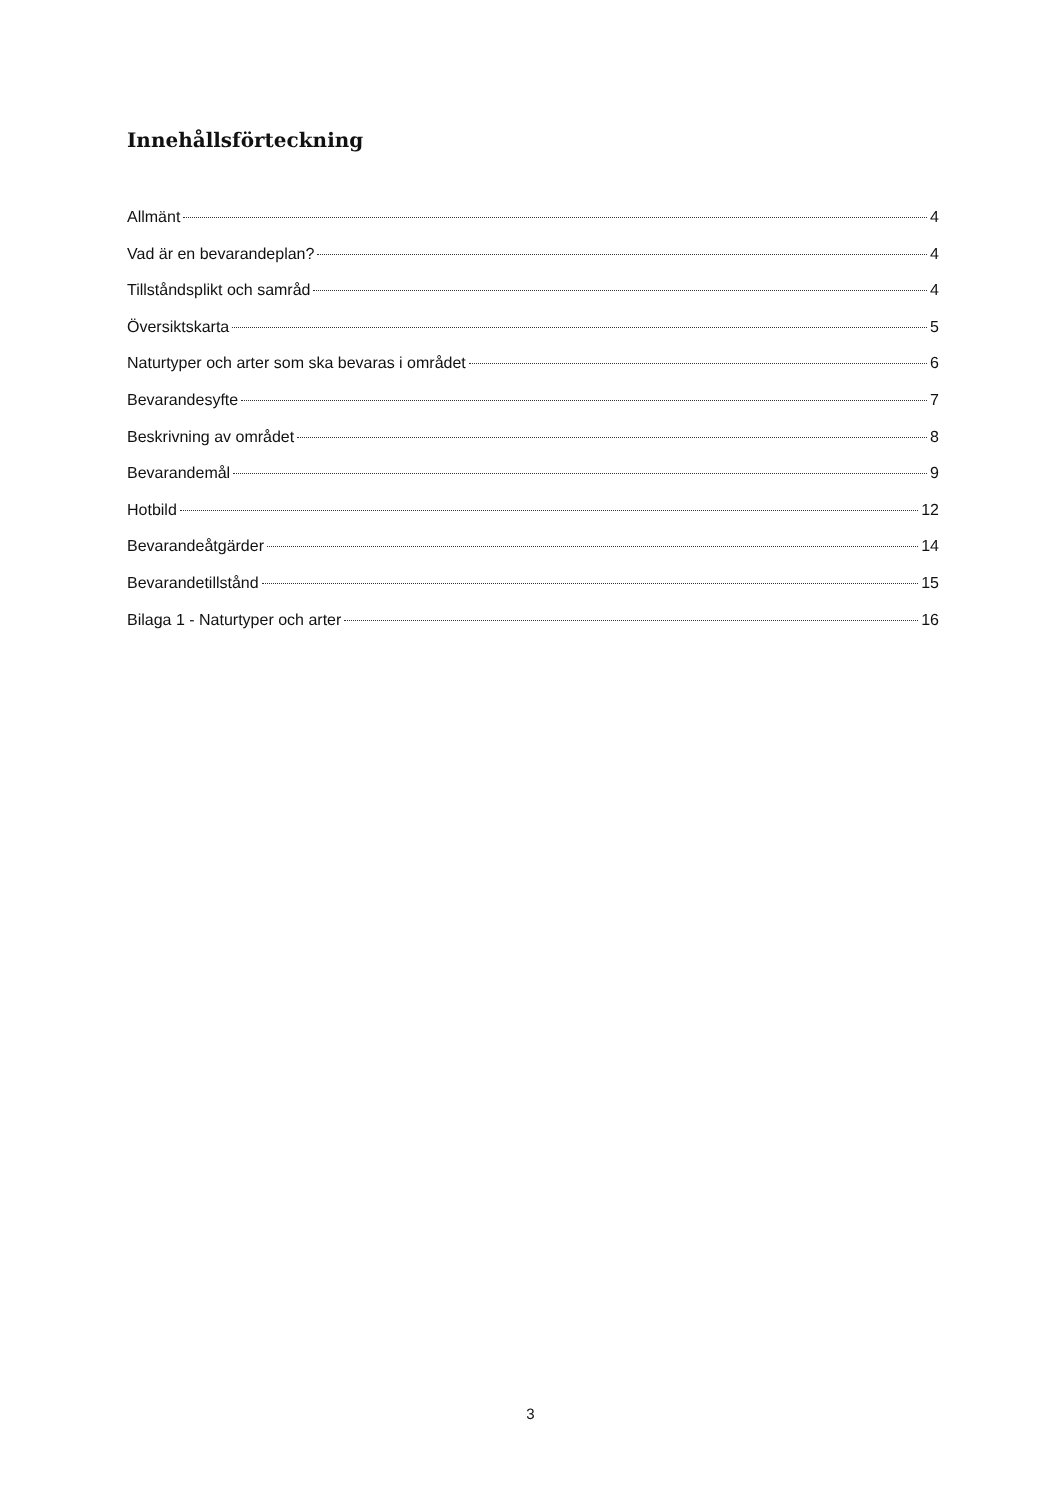Innehållsförteckning
Allmänt 4
Vad är en bevarandeplan? 4
Tillståndsplikt och samråd 4
Översiktskarta 5
Naturtyper och arter som ska bevaras i området 6
Bevarandesyfte 7
Beskrivning av området 8
Bevarandemål 9
Hotbild 12
Bevarandeåtgärder 14
Bevarandetillstånd 15
Bilaga 1 - Naturtyper och arter 16
3